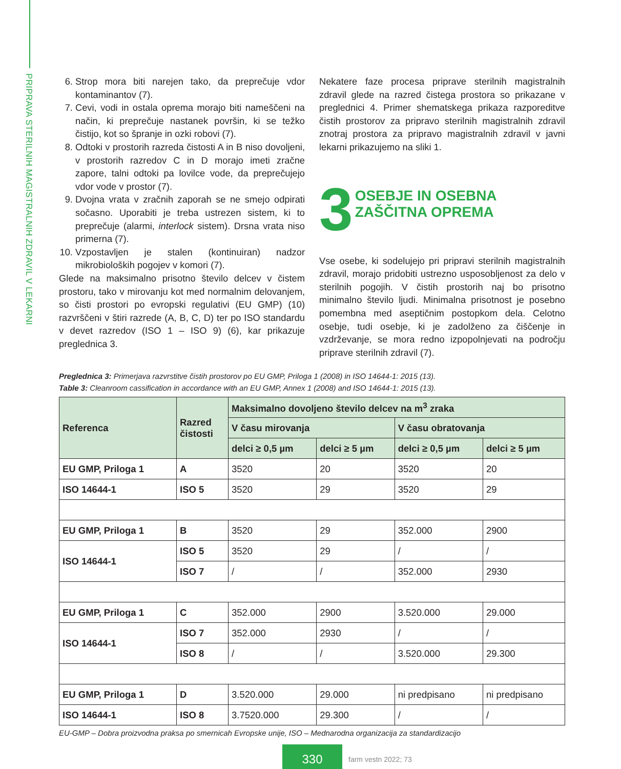PRIPRAVA STERILNIH MAGISTRALNIH ZDRAVIL V LEKARNI
6. Strop mora biti narejen tako, da preprečuje vdor kontaminantov (7).
7. Cevi, vodi in ostala oprema morajo biti nameščeni na način, ki preprečuje nastanek površin, ki se težko čistijo, kot so špranje in ozki robovi (7).
8. Odtoki v prostorih razreda čistosti A in B niso dovoljeni, v prostorih razredov C in D morajo imeti zračne zapore, talni odtoki pa lovilce vode, da preprečujejo vdor vode v prostor (7).
9. Dvojna vrata v zračnih zaporah se ne smejo odpirati sočasno. Uporabiti je treba ustrezen sistem, ki to preprečuje (alarmi, interlock sistem). Drsna vrata niso primerna (7).
10. Vzpostavljen je stalen (kontinuiran) nadzor mikrobioloških pogojev v komori (7).
Glede na maksimalno prisotno število delcev v čistem prostoru, tako v mirovanju kot med normalnim delovanjem, so čisti prostori po evropski regulativi (EU GMP) (10) razvrščeni v štiri razrede (A, B, C, D) ter po ISO standardu v devet razredov (ISO 1 – ISO 9) (6), kar prikazuje preglednica 3.
Nekatere faze procesa priprave sterilnih magistralnih zdravil glede na razred čistega prostora so prikazane v preglednici 4. Primer shematskega prikaza razporeditve čistih prostorov za pripravo sterilnih magistralnih zdravil znotraj prostora za pripravo magistralnih zdravil v javni lekarni prikazujemo na sliki 1.
3 OSEBJE IN OSEBNA
ZAŠČITNA OPREMA
Vse osebe, ki sodelujejo pri pripravi sterilnih magistralnih zdravil, morajo pridobiti ustrezno usposobljenost za delo v sterilnih pogojih. V čistih prostorih naj bo prisotno minimalno število ljudi. Minimalna prisotnost je posebno pomembna med aseptičnim postopkom dela. Celotno osebje, tudi osebje, ki je zadolženo za čiščenje in vzdrževanje, se mora redno izpopolnjevati na področju priprave sterilnih zdravil (7).
Preglednica 3: Primerjava razvrstitve čistih prostorov po EU GMP, Priloga 1 (2008) in ISO 14644-1: 2015 (13).
Table 3: Cleanroom cassification in accordance with an EU GMP, Annex 1 (2008) and ISO 14644-1: 2015 (13).
| Referenca | Razred čistosti | Maksimalno dovoljeno število delcev na m<sup>3</sup> zraka | | | |
| --- | --- | --- | --- | --- | --- |
| | | V času mirovanja | | V času obratovanja | |
| | | delci ≥ 0,5 µm | delci ≥ 5 µm | delci ≥ 0,5 µm | delci ≥ 5 µm |
| EU GMP, Priloga 1 | A | 3520 | 20 | 3520 | 20 |
| ISO 14644-1 | ISO 5 | 3520 | 29 | 3520 | 29 |
| EU GMP, Priloga 1 | B | 3520 | 29 | 352.000 | 2900 |
| ISO 14644-1 | ISO 5 | 3520 | 29 | / | / |
| | ISO 7 | / | / | 352.000 | 2930 |
| EU GMP, Priloga 1 | C | 352.000 | 2900 | 3.520.000 | 29.000 |
| ISO 14644-1 | ISO 7 | 352.000 | 2930 | / | / |
| | ISO 8 | / | / | 3.520.000 | 29.300 |
| EU GMP, Priloga 1 | D | 3.520.000 | 29.000 | ni predpisano | ni predpisano |
| ISO 14644-1 | ISO 8 | 3.7520.000 | 29.300 | / | / |
EU-GMP – Dobra proizvodna praksa po smernicah Evropske unije, ISO – Mednarodna organizacija za standardizacijo
330
farm vestn 2022; 73